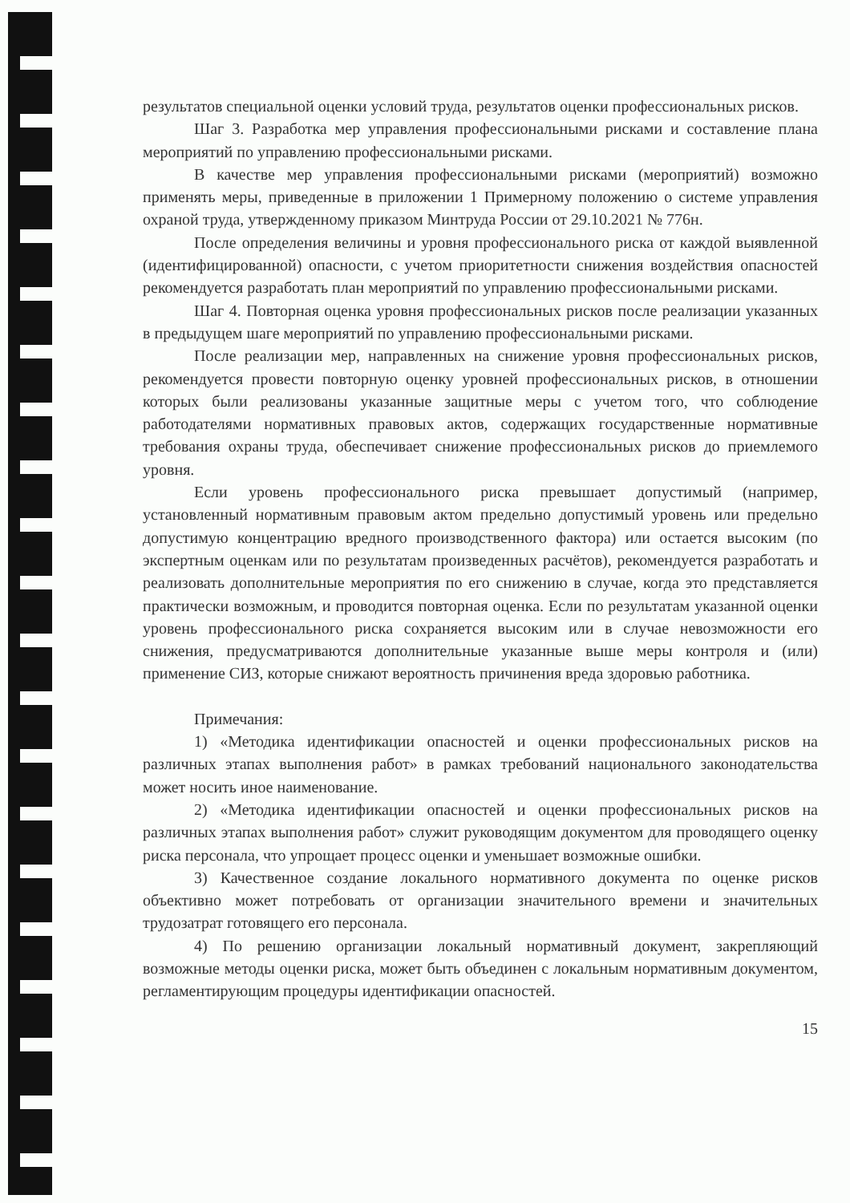результатов специальной оценки условий труда, результатов оценки профессиональных рисков.
Шаг 3. Разработка мер управления профессиональными рисками и составление плана мероприятий по управлению профессиональными рисками.
В качестве мер управления профессиональными рисками (мероприятий) возможно применять меры, приведенные в приложении 1 Примерному положению о системе управления охраной труда, утвержденному приказом Минтруда России от 29.10.2021 № 776н.
После определения величины и уровня профессионального риска от каждой выявленной (идентифицированной) опасности, с учетом приоритетности снижения воздействия опасностей рекомендуется разработать план мероприятий по управлению профессиональными рисками.
Шаг 4. Повторная оценка уровня профессиональных рисков после реализации указанных в предыдущем шаге мероприятий по управлению профессиональными рисками.
После реализации мер, направленных на снижение уровня профессиональных рисков, рекомендуется провести повторную оценку уровней профессиональных рисков, в отношении которых были реализованы указанные защитные меры с учетом того, что соблюдение работодателями нормативных правовых актов, содержащих государственные нормативные требования охраны труда, обеспечивает снижение профессиональных рисков до приемлемого уровня.
Если уровень профессионального риска превышает допустимый (например, установленный нормативным правовым актом предельно допустимый уровень или предельно допустимую концентрацию вредного производственного фактора) или остается высоким (по экспертным оценкам или по результатам произведенных расчётов), рекомендуется разработать и реализовать дополнительные мероприятия по его снижению в случае, когда это представляется практически возможным, и проводится повторная оценка. Если по результатам указанной оценки уровень профессионального риска сохраняется высоким или в случае невозможности его снижения, предусматриваются дополнительные указанные выше меры контроля и (или) применение СИЗ, которые снижают вероятность причинения вреда здоровью работника.
Примечания:
1) «Методика идентификации опасностей и оценки профессиональных рисков на различных этапах выполнения работ» в рамках требований национального законодательства может носить иное наименование.
2) «Методика идентификации опасностей и оценки профессиональных рисков на различных этапах выполнения работ» служит руководящим документом для проводящего оценку риска персонала, что упрощает процесс оценки и уменьшает возможные ошибки.
3) Качественное создание локального нормативного документа по оценке рисков объективно может потребовать от организации значительного времени и значительных трудозатрат готовящего его персонала.
4) По решению организации локальный нормативный документ, закрепляющий возможные методы оценки риска, может быть объединен с локальным нормативным документом, регламентирующим процедуры идентификации опасностей.
15